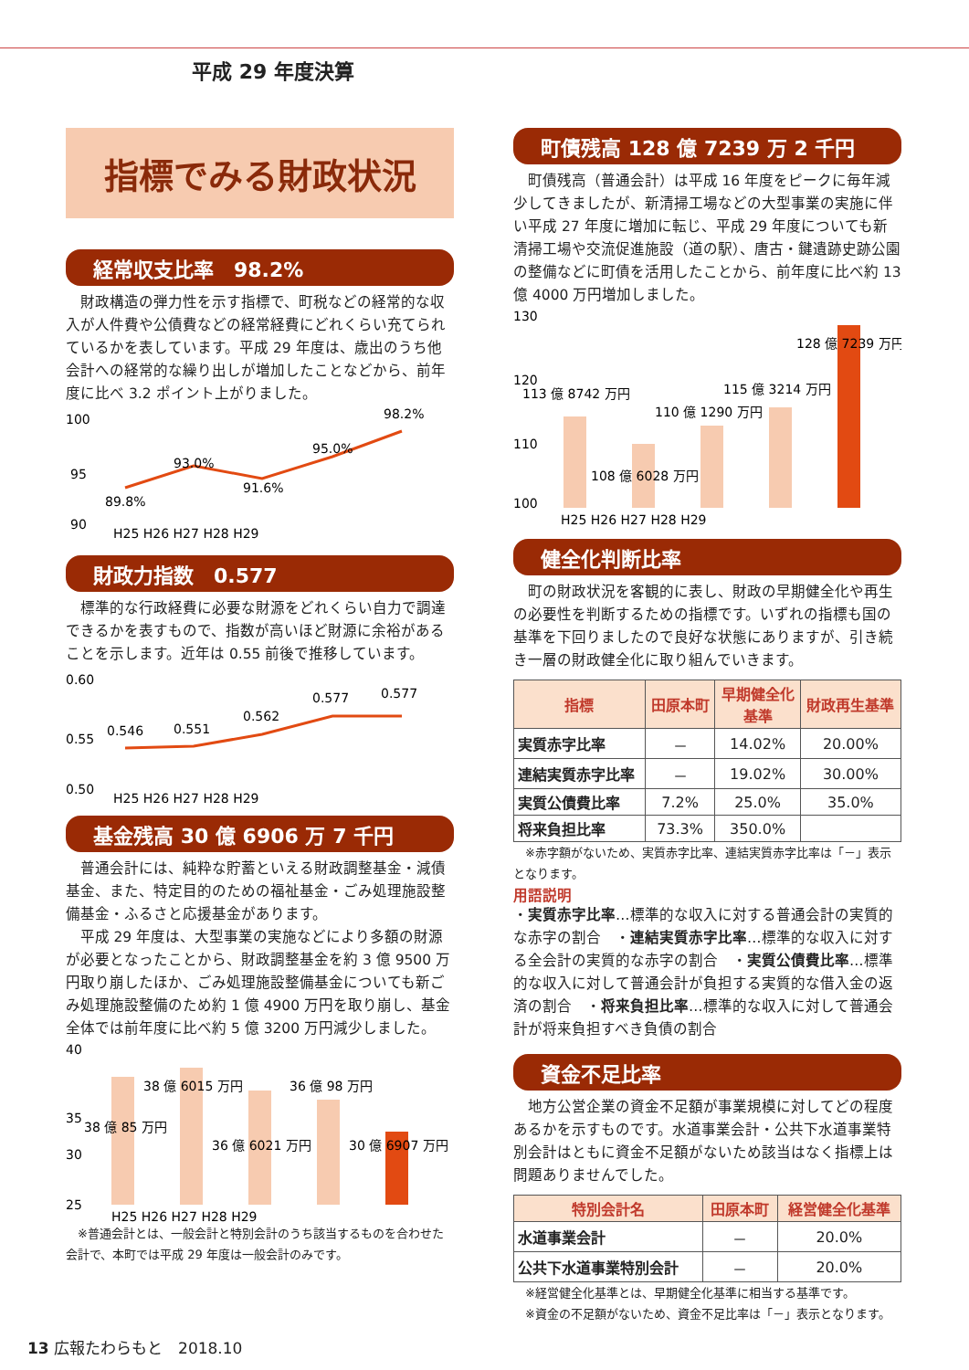平成 29 年度決算
指標でみる財政状況
経常収支比率　98.2%
財政構造の弾力性を示す指標で、町税などの経常的な収入が人件費や公債費などの経常経費にどれくらい充てられているかを表しています。平成 29 年度は、歳出のうち他会計への経常的な繰り出しが増加したことなどから、前年度に比べ 3.2 ポイント上がりました。
100
95
90
89.8%
93.0%
91.6%
95.0%
98.2%
H25 H26 H27 H28 H29
財政力指数　0.577
標準的な行政経費に必要な財源をどれくらい自力で調達できるかを表すもので、指数が高いほど財源に余裕があることを示します。近年は 0.55 前後で推移しています。
0.60
0.55
0.50
0.546
0.551
0.562
0.577
0.577
H25 H26 H27 H28 H29
基金残高 30 億 6906 万 7 千円
普通会計には、純粋な貯蓄といえる財政調整基金・減債基金、また、特定目的のための福祉基金・ごみ処理施設整備基金・ふるさと応援基金があります。
平成 29 年度は、大型事業の実施などにより多額の財源が必要となったことから、財政調整基金を約 3 億 9500 万円取り崩したほか、ごみ処理施設整備基金についても新ごみ処理施設整備のため約 1 億 4900 万円を取り崩し、基金全体では前年度に比べ約 5 億 3200 万円減少しました。
40
35
30
25
38 億 85 万円
38 億 6015 万円
36 億 6021 万円
36 億 98 万円
30 億 6907 万円
H25 H26 H27 H28 H29
※普通会計とは、一般会計と特別会計のうち該当するものを合わせた会計で、本町では平成 29 年度は一般会計のみです。
町債残高 128 億 7239 万 2 千円
町債残高（普通会計）は平成 16 年度をピークに毎年減少してきましたが、新清掃工場などの大型事業の実施に伴い平成 27 年度に増加に転じ、平成 29 年度についても新清掃工場や交流促進施設（道の駅）、唐古・鍵遺跡史跡公園の整備などに町債を活用したことから、前年度に比べ約 13 億 4000 万円増加しました。
130
120
110
100
113 億 8742 万円
108 億 6028 万円
110 億 1290 万円
115 億 3214 万円
128 億 7239 万円
H25 H26 H27 H28 H29
健全化判断比率
町の財政状況を客観的に表し、財政の早期健全化や再生の必要性を判断するための指標です。いずれの指標も国の基準を下回りましたので良好な状態にありますが、引き続き一層の財政健全化に取り組んでいきます。
| 指標 | 田原本町 | 早期健全化 基準 | 財政再生基準 |
| --- | --- | --- | --- |
| 実質赤字比率 | － | 14.02% | 20.00% |
| 連結実質赤字比率 | － | 19.02% | 30.00% |
| 実質公債費比率 | 7.2% | 25.0% | 35.0% |
| 将来負担比率 | 73.3% | 350.0% | |
※赤字額がないため、実質赤字比率、連結実質赤字比率は「－」表示となります。
用語説明
・実質赤字比率…標準的な収入に対する普通会計の実質的な赤字の割合　・連結実質赤字比率…標準的な収入に対する全会計の実質的な赤字の割合　・実質公債費比率…標準的な収入に対して普通会計が負担する実質的な借入金の返済の割合　・将来負担比率…標準的な収入に対して普通会計が将来負担すべき負債の割合
資金不足比率
地方公営企業の資金不足額が事業規模に対してどの程度あるかを示すものです。水道事業会計・公共下水道事業特別会計はともに資金不足額がないため該当はなく指標上は問題ありませんでした。
| 特別会計名 | 田原本町 | 経営健全化基準 |
| --- | --- | --- |
| 水道事業会計 | － | 20.0% |
| 公共下水道事業特別会計 | － | 20.0% |
※経営健全化基準とは、早期健全化基準に相当する基準です。
※資金の不足額がないため、資金不足比率は「－」表示となります。
13 広報たわらもと　2018.10